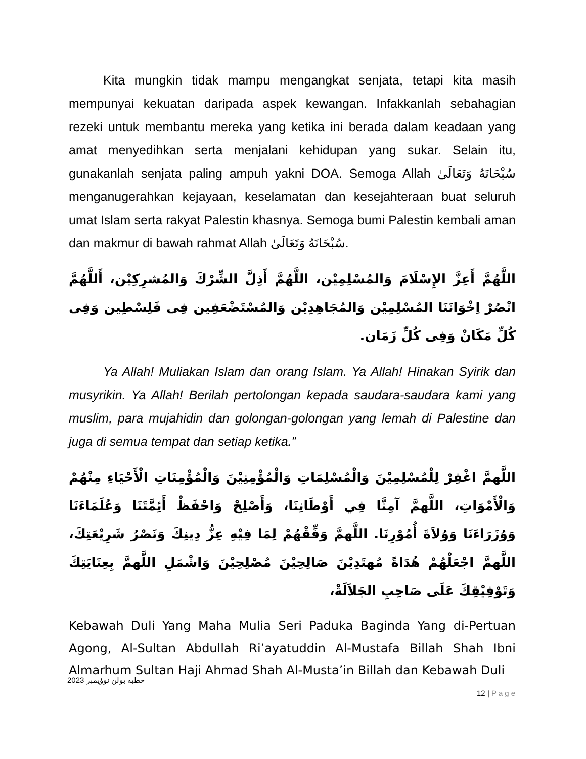Kita mungkin tidak mampu mengangkat senjata, tetapi kita masih mempunyai kekuatan daripada aspek kewangan. Infakkanlah sebahagian rezeki untuk membantu mereka yang ketika ini berada dalam keadaan yang amat menyedihkan serta menjalani kehidupan yang sukar. Selain itu, gunakanlah senjata paling ampuh yakni DOA. Semoga Allah سُبْحَانَهُ وَتَعَالَىٰ menganugerahkan kejayaan, keselamatan dan kesejahteraan buat seluruh umat Islam serta rakyat Palestin khasnya. Semoga bumi Palestin kembali aman dan makmur di bawah rahmat Allah سُبْحَانَهُ وَتَعَالَىٰ.
اللَّهُمَّ أَعِزَّ الإِسْلَامَ وَالمُسْلِمِيْن، اللَّهُمَّ أَذِلَّ الشِّرْكَ وَالمُشرِكِيْن، أَللَّهُمَّ انْصُرْ اِخْوَانَنَا المُسْلِمِيْن وَالمُجَاهِدِيْن وَالمُسْتَضْعَفِين فِى فَلِسْطِين وَفِى كُلِّ مَكَانْ وَفِى كُلِّ زَمَان.
Ya Allah! Muliakan Islam dan orang Islam. Ya Allah! Hinakan Syirik dan musyrikin. Ya Allah! Berilah pertolongan kepada saudara-saudara kami yang muslim, para mujahidin dan golongan-golongan yang lemah di Palestine dan juga di semua tempat dan setiap ketika.”
اللَّهمَّ اغْفِرْ لِلْمُسْلِمِيْنَ وَالْمُسْلِمَاتِ وَالْمُؤْمِنِيْنَ وَالْمُؤْمِنَاتِ الْأَحْيَاءِ مِنْهُمْ وَالْأَمْوَاتِ، اللَّهمَّ آمِنَّا فِي أَوْطَانِنَا، وَأَصْلِحْ وَاحْفَظْ أَئِمَّتَنَا وَعُلَمَاءَنَا وَوُزَرَاءَنَا وَوُلاَةَ أُمُوْرِنَا. اللَّهمَّ وَفِّقْهُمْ لِمَا فِيْهِ عِزُّ دِينِكَ وَنَصْرُ شَرِيْعَتِكَ، اللَّهمَّ اجْعَلْهُمْ هُدَاةً مُهتَدِيْنَ صَالِحِيْنَ مُصْلِحِيْنَ وَاشْمَلِ اللَّهمَّ بِعِنَايَتِكَ وَتَوْفِيْقِكَ عَلَى صَاحِبِ الجَلاَلَةْ،
Kebawah Duli Yang Maha Mulia Seri Paduka Baginda Yang di-Pertuan Agong, Al-Sultan Abdullah Ri’ayatuddin Al-Mustafa Billah Shah Ibni Almarhum Sultan Haji Ahmad Shah Al-Musta’in Billah dan Kebawah Duli
خطبة بولن نوؤيمبر 2023
12 | Page